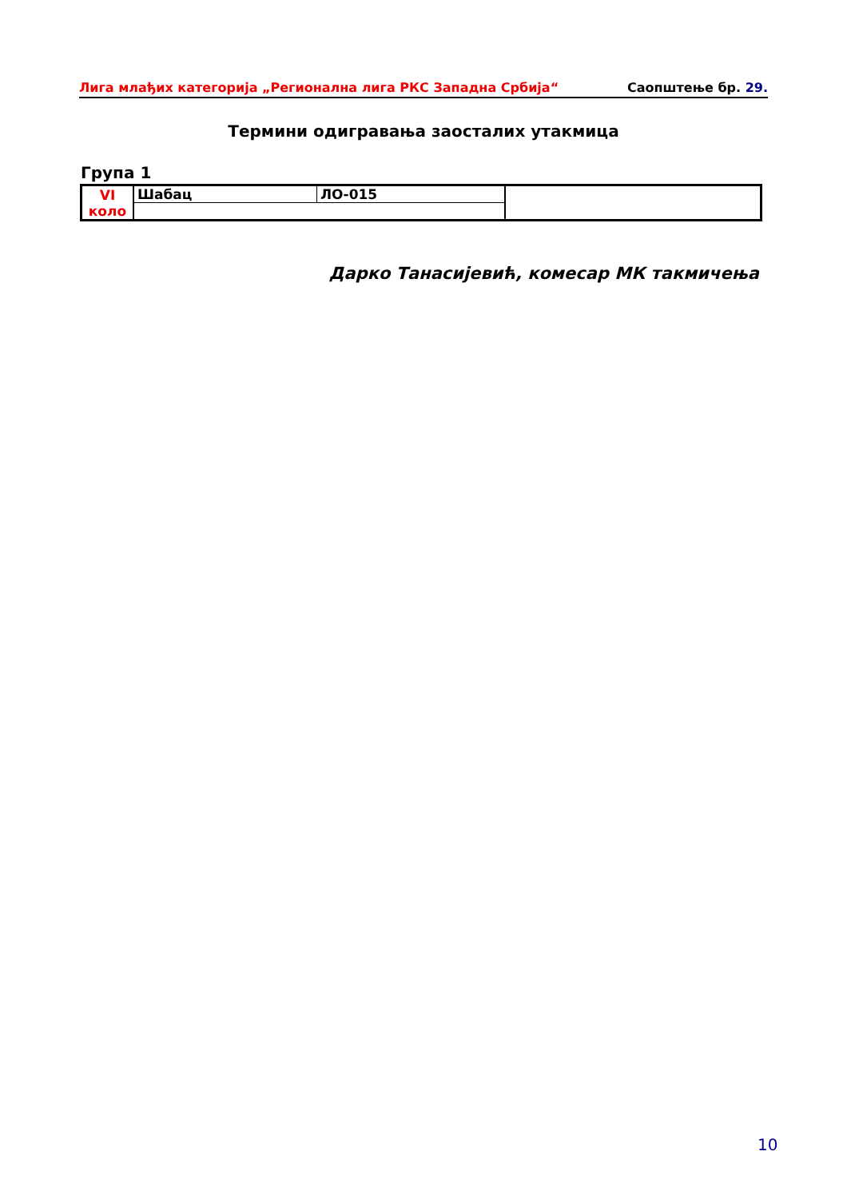Лига млађих категорија „Регионална лига РКС Западна Србија“Саопштење бр. 29.
Термини одигравања заосталих утакмица
Група 1
| VI коло | Шабац | ЛО-015 | |
Дарко Танасијевић, комесар МК такмичења
10